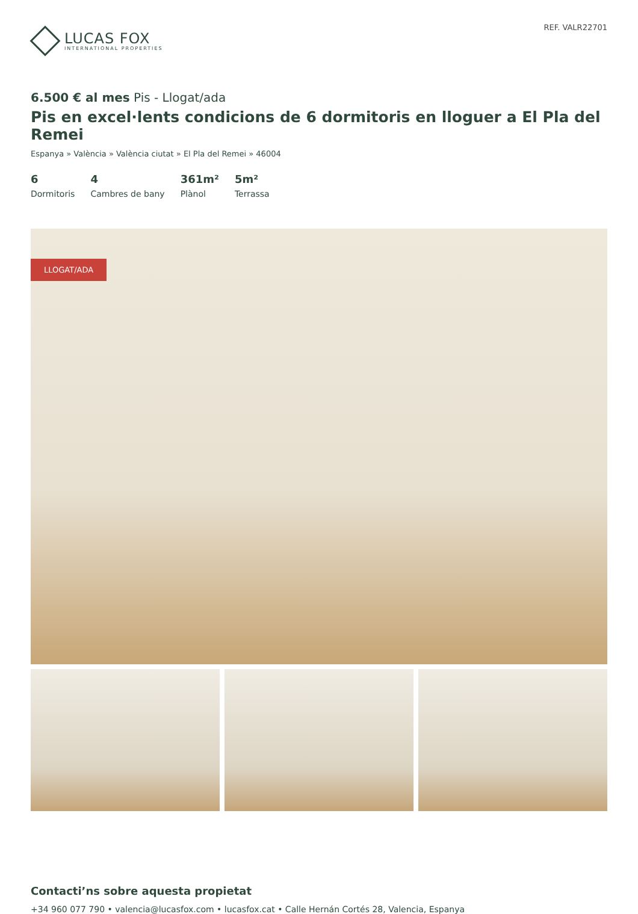LUCAS FOX
INTERNATIONAL PROPERTIES
REF. VALR22701
6.500 € al mes Pis - Llogat/ada
Pis en excel·lents condicions de 6 dormitoris en lloguer a El Pla del Remei
Espanya » València » València ciutat » El Pla del Remei » 46004
6
Dormitoris
4
Cambres de bany
361m²
Plànol
5m²
Terrassa
LLOGAT/ADA
Contacti’ns sobre aquesta propietat
+34 960 077 790 • valencia@lucasfox.com • lucasfox.cat • Calle Hernán Cortés 28, Valencia, Espanya